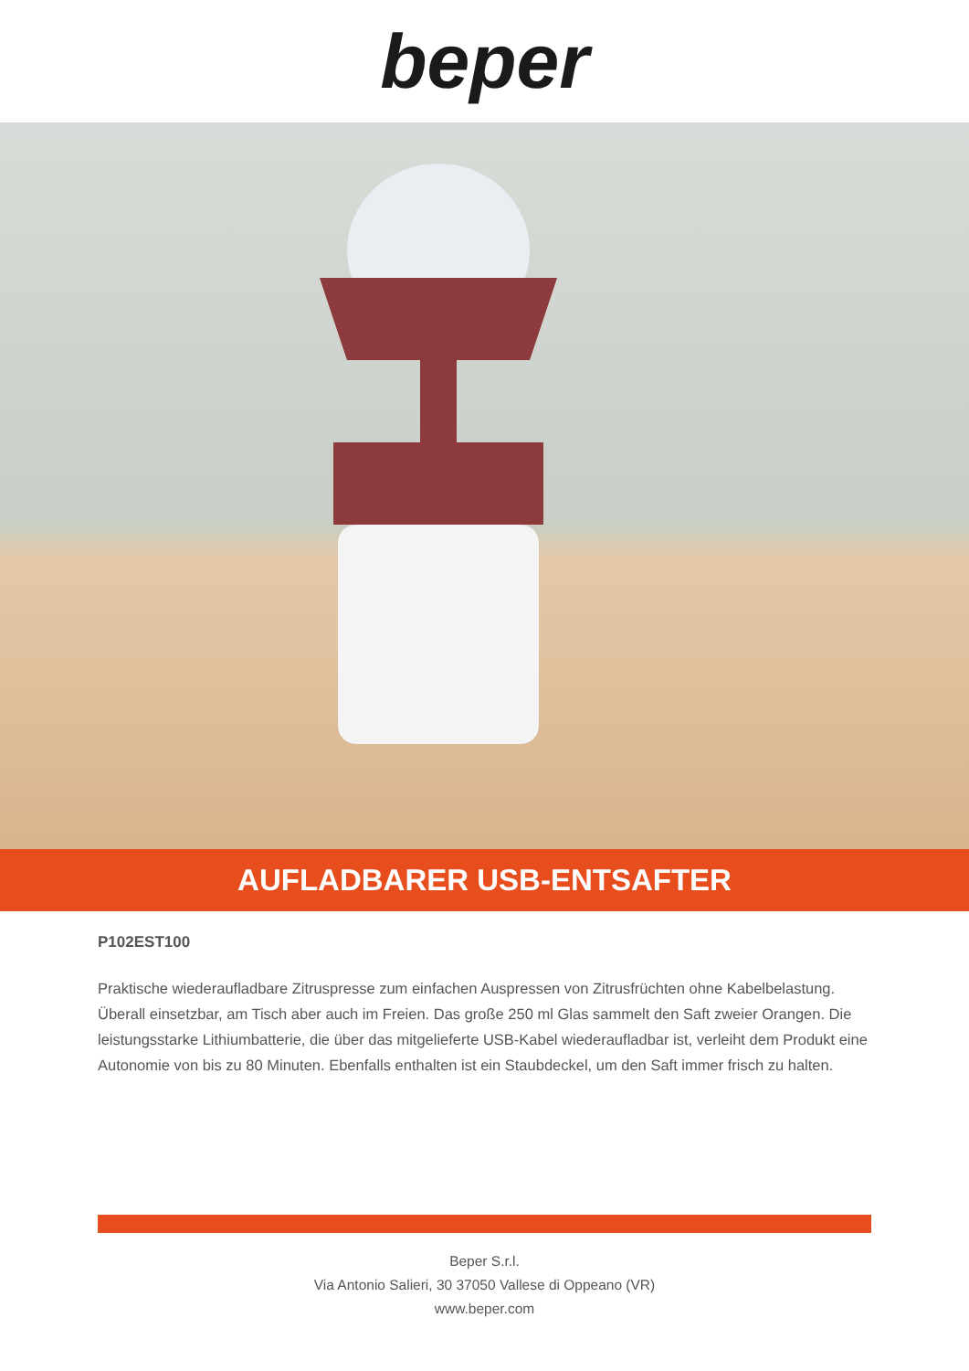beper
AUFLADBARER USB-ENTSAFTER
P102EST100
Praktische wiederaufladbare Zitruspresse zum einfachen Auspressen von Zitrusfrüchten ohne Kabelbelastung. Überall einsetzbar, am Tisch aber auch im Freien. Das große 250 ml Glas sammelt den Saft zweier Orangen. Die leistungsstarke Lithiumbatterie, die über das mitgelieferte USB-Kabel wiederaufladbar ist, verleiht dem Produkt eine Autonomie von bis zu 80 Minuten. Ebenfalls enthalten ist ein Staubdeckel, um den Saft immer frisch zu halten.
Beper S.r.l.
Via Antonio Salieri, 30 37050 Vallese di Oppeano (VR)
www.beper.com